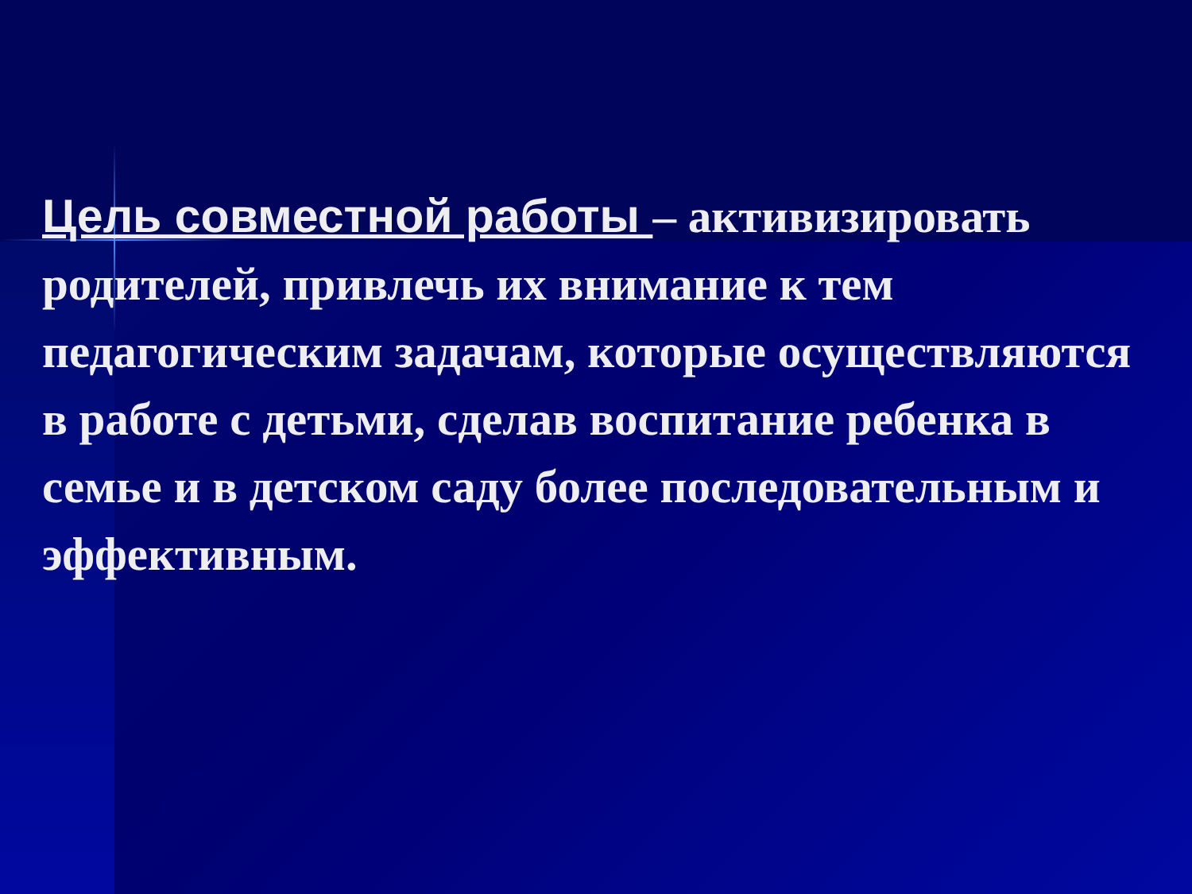Цель совместной работы – активизировать родителей, привлечь их внимание к тем педагогическим задачам, которые осуществляются в работе с детьми, сделав воспитание ребенка в семье и в детском саду более последовательным и эффективным.